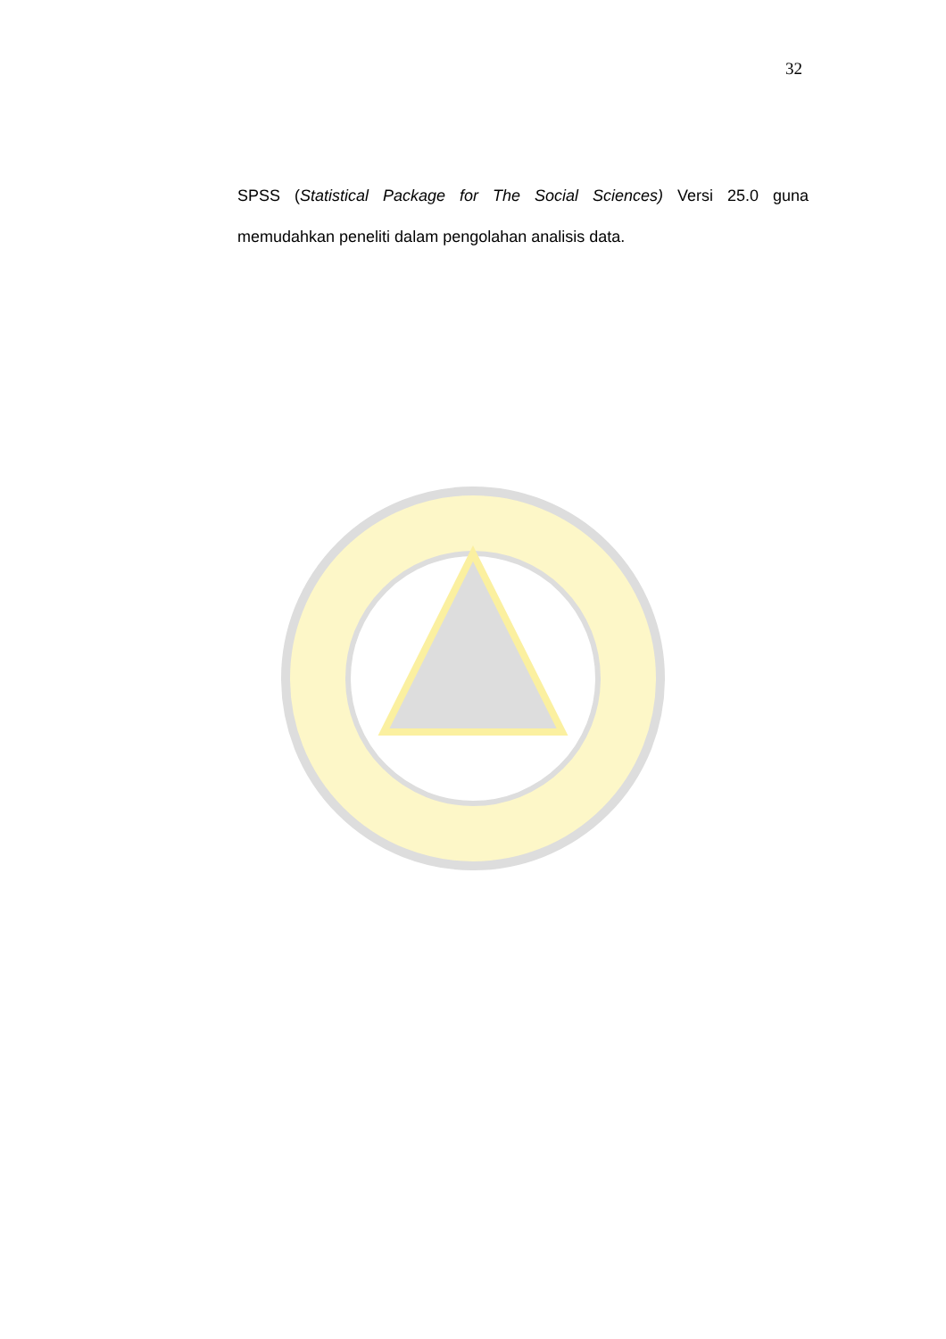32
SPSS (Statistical Package for The Social Sciences) Versi 25.0 guna memudahkan peneliti dalam pengolahan analisis data.